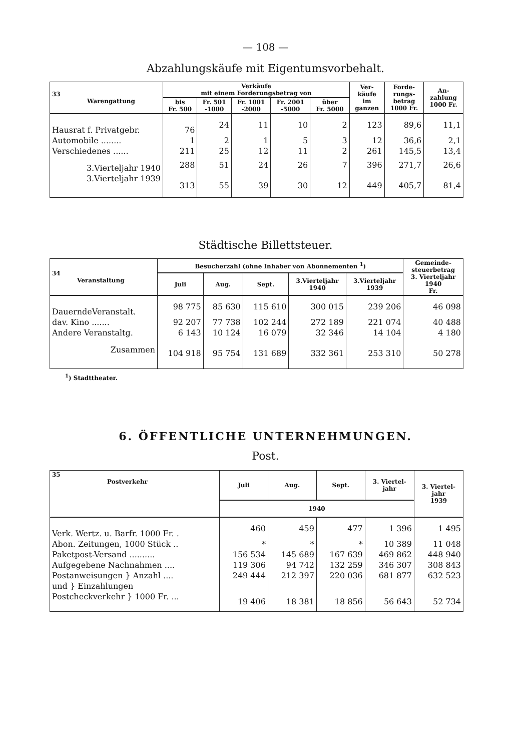— 108 —
Abzahlungskäufe mit Eigentumsvorbehalt.
| 33 Warengattung | Verkäufe mit einem Forderungsbetrag von | | | | | Ver- käufe im ganzen | Forde- rungs- betrag 1000 Fr. | An- zahlung 1000 Fr. |
| --- | --- | --- | --- | --- | --- | --- | --- | --- |
| | bis Fr. 500 | Fr. 501 -1000 | Fr. 1001 -2000 | Fr. 2001 -5000 | über Fr. 5000 | | | |
| Hausrat f. Privatgebr. | 76 | 24 | 11 | 10 | 2 | 123 | 89,6 | 11,1 |
| Automobile ........ | 1 | 2 | 1 | 5 | 3 | 12 | 36,6 | 2,1 |
| Verschiedenes ...... | 211 | 25 | 12 | 11 | 2 | 261 | 145,5 | 13,4 |
| 3.Vierteljahr 1940 | 288 | 51 | 24 | 26 | 7 | 396 | 271,7 | 26,6 |
| 3.Vierteljahr 1939 | 313 | 55 | 39 | 30 | 12 | 449 | 405,7 | 81,4 |
Städtische Billettsteuer.
| 34 Veranstaltung | Besucherzahl (ohne Inhaber von Abonnementen <sup>1</sup>) | | | | | Gemeinde- steuerbetrag 3. Vierteljahr 1940 Fr. |
| --- | --- | --- | --- | --- | --- | --- |
| | Juli | Aug. | Sept. | 3.Vierteljahr 1940 | 3.Vierteljahr 1939 | |
| DauerndeVeranstalt. | 98 775 | 85 630 | 115 610 | 300 015 | 239 206 | 46 098 |
| dav. Kino ....... | 92 207 | 77 738 | 102 244 | 272 189 | 221 074 | 40 488 |
| Andere Veranstaltg. | 6 143 | 10 124 | 16 079 | 32 346 | 14 104 | 4 180 |
| Zusammen | 104 918 | 95 754 | 131 689 | 332 361 | 253 310 | 50 278 |
<sup>1</sup>) Stadttheater.
6. ÖFFENTLICHE UNTERNEHMUNGEN.
Post.
| 35 Postverkehr | Juli | Aug. | Sept. | 3. Viertel- jahr | 3. Viertel- jahr 1939 |
| --- | --- | --- | --- | --- | --- |
| | 1940 | | | | |
| Verk. Wertz. u. Barfr. 1000 Fr. . | 460 | 459 | 477 | 1 396 | 1 495 |
| Abon. Zeitungen, 1000 Stück .. | * | * | * | 10 389 | 11 048 |
| Paketpost-Versand .......... | 156 534 | 145 689 | 167 639 | 469 862 | 448 940 |
| Aufgegebene Nachnahmen .... | 119 306 | 94 742 | 132 259 | 346 307 | 308 843 |
| Postanweisungen } Anzahl .... | 249 444 | 212 397 | 220 036 | 681 877 | 632 523 |
| und } Einzahlungen | | | | | |
| Postcheckverkehr } 1000 Fr. ... | 19 406 | 18 381 | 18 856 | 56 643 | 52 734 |